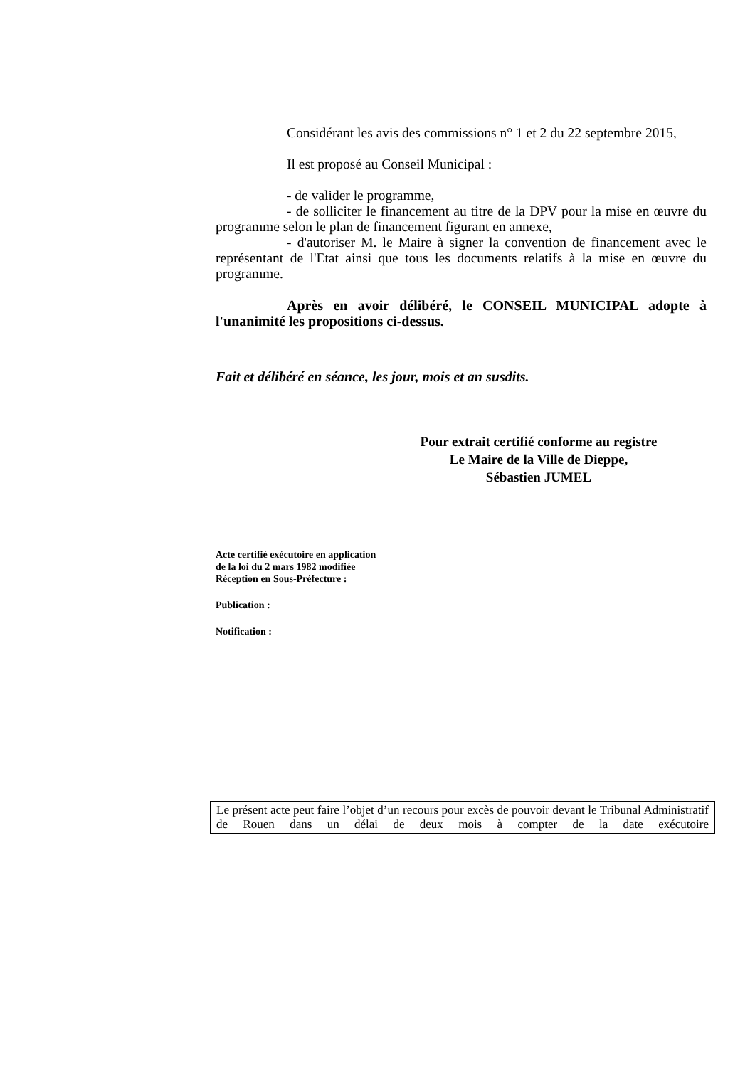Considérant les avis des commissions n° 1 et 2 du 22 septembre 2015,
Il est proposé au Conseil Municipal :
- de valider le programme,
- de solliciter le financement au titre de la DPV pour la mise en œuvre du programme selon le plan de financement figurant en annexe,
- d'autoriser M. le Maire à signer la convention de financement avec le représentant de l'Etat ainsi que tous les documents relatifs à la mise en œuvre du programme.
Après en avoir délibéré, le CONSEIL MUNICIPAL adopte à l'unanimité les propositions ci-dessus.
Fait et délibéré en séance, les jour, mois et an susdits.
Pour extrait certifié conforme au registre
Le Maire de la Ville de Dieppe,
Sébastien JUMEL
Acte certifié exécutoire en application
de la loi du 2 mars 1982 modifiée
Réception en Sous-Préfecture :
Publication :
Notification :
Le présent acte peut faire l’objet d’un recours pour excès de pouvoir devant le Tribunal Administratif de Rouen dans un délai de deux mois à compter de la date exécutoire